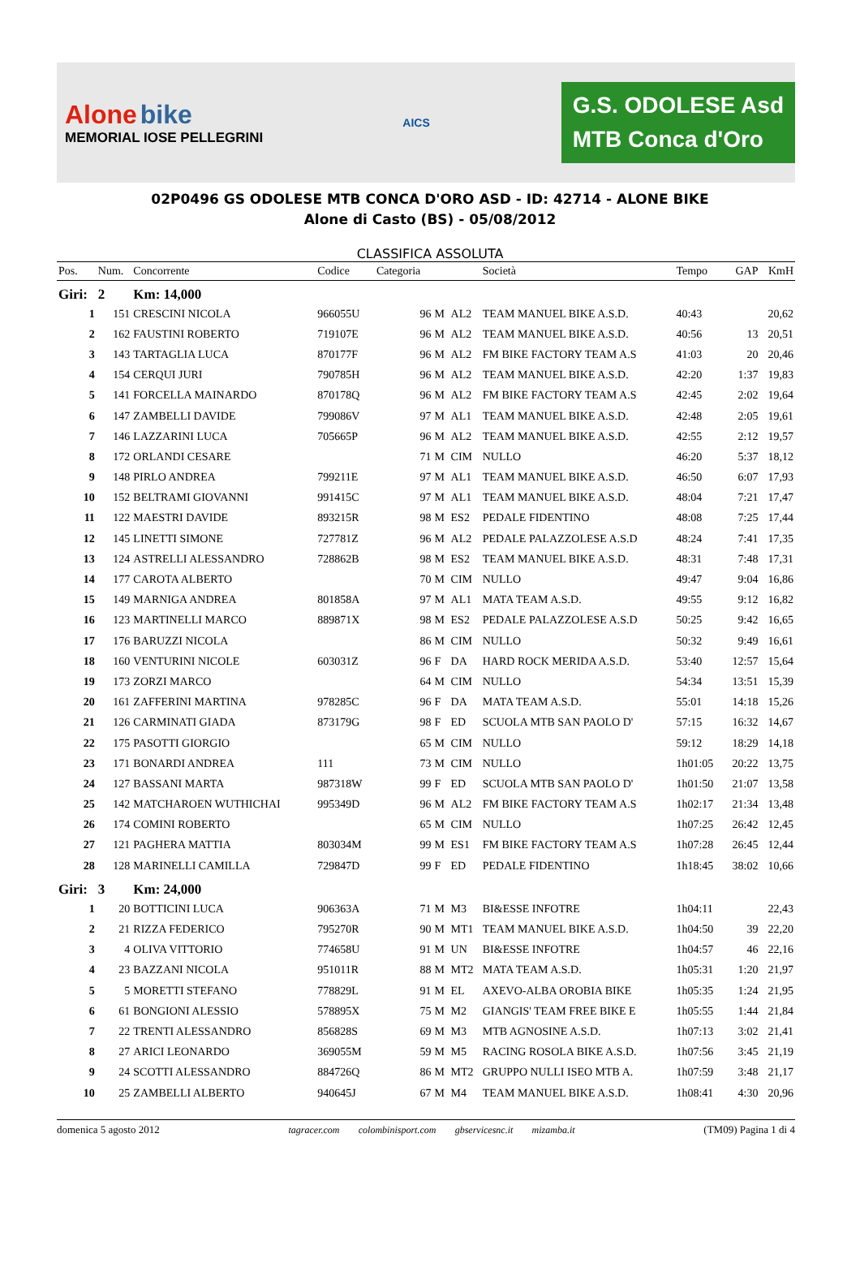Alone bike
MEMORIAL IOSE PELLEGRINI
AICS
G.S. ODOLESE Asd
MTB Conca d'Oro
02P0496 GS ODOLESE MTB CONCA D'ORO ASD - ID: 42714 - ALONE BIKE
Alone di Casto (BS) - 05/08/2012
CLASSIFICA ASSOLUTA
| Pos. | Num. | Concorrente | Codice | Categoria | | | Società | Tempo | GAP | KmH |
| --- | --- | --- | --- | --- | --- | --- | --- | --- | --- | --- |
| Giri: | 2 | Km: 14,000 | | | | | | | | |
| 1 | 151 | CRESCINI NICOLA | 966055U | 96 | M | AL2 | TEAM MANUEL BIKE A.S.D. | 40:43 | | 20,62 |
| 2 | 162 | FAUSTINI ROBERTO | 719107E | 96 | M | AL2 | TEAM MANUEL BIKE A.S.D. | 40:56 | 13 | 20,51 |
| 3 | 143 | TARTAGLIA LUCA | 870177F | 96 | M | AL2 | FM BIKE FACTORY TEAM A.S | 41:03 | 20 | 20,46 |
| 4 | 154 | CERQUI JURI | 790785H | 96 | M | AL2 | TEAM MANUEL BIKE A.S.D. | 42:20 | 1:37 | 19,83 |
| 5 | 141 | FORCELLA MAINARDO | 870178Q | 96 | M | AL2 | FM BIKE FACTORY TEAM A.S | 42:45 | 2:02 | 19,64 |
| 6 | 147 | ZAMBELLI DAVIDE | 799086V | 97 | M | AL1 | TEAM MANUEL BIKE A.S.D. | 42:48 | 2:05 | 19,61 |
| 7 | 146 | LAZZARINI LUCA | 705665P | 96 | M | AL2 | TEAM MANUEL BIKE A.S.D. | 42:55 | 2:12 | 19,57 |
| 8 | 172 | ORLANDI CESARE | | 71 | M | CIM | NULLO | 46:20 | 5:37 | 18,12 |
| 9 | 148 | PIRLO ANDREA | 799211E | 97 | M | AL1 | TEAM MANUEL BIKE A.S.D. | 46:50 | 6:07 | 17,93 |
| 10 | 152 | BELTRAMI GIOVANNI | 991415C | 97 | M | AL1 | TEAM MANUEL BIKE A.S.D. | 48:04 | 7:21 | 17,47 |
| 11 | 122 | MAESTRI DAVIDE | 893215R | 98 | M | ES2 | PEDALE FIDENTINO | 48:08 | 7:25 | 17,44 |
| 12 | 145 | LINETTI SIMONE | 727781Z | 96 | M | AL2 | PEDALE PALAZZOLESE A.S.D | 48:24 | 7:41 | 17,35 |
| 13 | 124 | ASTRELLI ALESSANDRO | 728862B | 98 | M | ES2 | TEAM MANUEL BIKE A.S.D. | 48:31 | 7:48 | 17,31 |
| 14 | 177 | CAROTA ALBERTO | | 70 | M | CIM | NULLO | 49:47 | 9:04 | 16,86 |
| 15 | 149 | MARNIGA ANDREA | 801858A | 97 | M | AL1 | MATA TEAM A.S.D. | 49:55 | 9:12 | 16,82 |
| 16 | 123 | MARTINELLI MARCO | 889871X | 98 | M | ES2 | PEDALE PALAZZOLESE A.S.D | 50:25 | 9:42 | 16,65 |
| 17 | 176 | BARUZZI NICOLA | | 86 | M | CIM | NULLO | 50:32 | 9:49 | 16,61 |
| 18 | 160 | VENTURINI NICOLE | 603031Z | 96 | F | DA | HARD ROCK MERIDA A.S.D. | 53:40 | 12:57 | 15,64 |
| 19 | 173 | ZORZI MARCO | | 64 | M | CIM | NULLO | 54:34 | 13:51 | 15,39 |
| 20 | 161 | ZAFFERINI MARTINA | 978285C | 96 | F | DA | MATA TEAM A.S.D. | 55:01 | 14:18 | 15,26 |
| 21 | 126 | CARMINATI GIADA | 873179G | 98 | F | ED | SCUOLA MTB SAN PAOLO D' | 57:15 | 16:32 | 14,67 |
| 22 | 175 | PASOTTI GIORGIO | | 65 | M | CIM | NULLO | 59:12 | 18:29 | 14,18 |
| 23 | 171 | BONARDI ANDREA | 111 | 73 | M | CIM | NULLO | 1h01:05 | 20:22 | 13,75 |
| 24 | 127 | BASSANI MARTA | 987318W | 99 | F | ED | SCUOLA MTB SAN PAOLO D' | 1h01:50 | 21:07 | 13,58 |
| 25 | 142 | MATCHAROEN WUTHICHAI | 995349D | 96 | M | AL2 | FM BIKE FACTORY TEAM A.S | 1h02:17 | 21:34 | 13,48 |
| 26 | 174 | COMINI ROBERTO | | 65 | M | CIM | NULLO | 1h07:25 | 26:42 | 12,45 |
| 27 | 121 | PAGHERA MATTIA | 803034M | 99 | M | ES1 | FM BIKE FACTORY TEAM A.S | 1h07:28 | 26:45 | 12,44 |
| 28 | 128 | MARINELLI CAMILLA | 729847D | 99 | F | ED | PEDALE FIDENTINO | 1h18:45 | 38:02 | 10,66 |
| Giri: | 3 | Km: 24,000 | | | | | | | | |
| 1 | 20 | BOTTICINI LUCA | 906363A | 71 | M | M3 | BI&ESSE INFOTRE | 1h04:11 | | 22,43 |
| 2 | 21 | RIZZA FEDERICO | 795270R | 90 | M | MT1 | TEAM MANUEL BIKE A.S.D. | 1h04:50 | 39 | 22,20 |
| 3 | 4 | OLIVA VITTORIO | 774658U | 91 | M | UN | BI&ESSE INFOTRE | 1h04:57 | 46 | 22,16 |
| 4 | 23 | BAZZANI NICOLA | 951011R | 88 | M | MT2 | MATA TEAM A.S.D. | 1h05:31 | 1:20 | 21,97 |
| 5 | 5 | MORETTI STEFANO | 778829L | 91 | M | EL | AXEVO-ALBA OROBIA BIKE | 1h05:35 | 1:24 | 21,95 |
| 6 | 61 | BONGIONI ALESSIO | 578895X | 75 | M | M2 | GIANGIS' TEAM FREE BIKE E | 1h05:55 | 1:44 | 21,84 |
| 7 | 22 | TRENTI ALESSANDRO | 856828S | 69 | M | M3 | MTB AGNOSINE A.S.D. | 1h07:13 | 3:02 | 21,41 |
| 8 | 27 | ARICI LEONARDO | 369055M | 59 | M | M5 | RACING ROSOLA BIKE A.S.D. | 1h07:56 | 3:45 | 21,19 |
| 9 | 24 | SCOTTI ALESSANDRO | 884726Q | 86 | M | MT2 | GRUPPO NULLI ISEO MTB A. | 1h07:59 | 3:48 | 21,17 |
| 10 | 25 | ZAMBELLI ALBERTO | 940645J | 67 | M | M4 | TEAM MANUEL BIKE A.S.D. | 1h08:41 | 4:30 | 20,96 |
domenica 5 agosto 2012 tagracer.com colombinisport.com gbservicesnc.it mizamba.it (TM09) Pagina 1 di 4